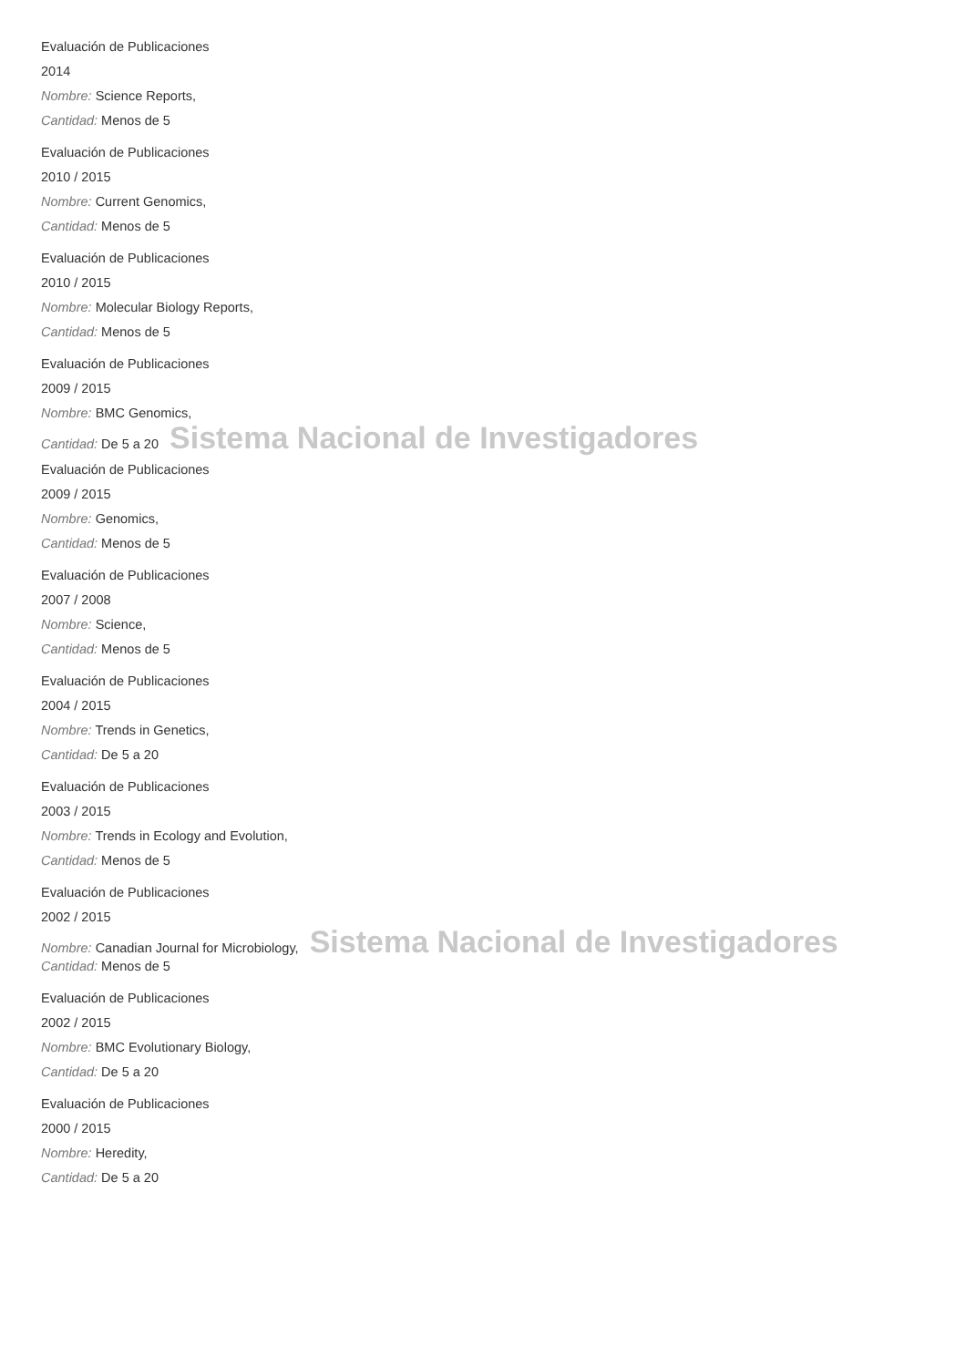Evaluación de Publicaciones
2014
Nombre: Science Reports,
Cantidad: Menos de 5
Evaluación de Publicaciones
2010 / 2015
Nombre: Current Genomics,
Cantidad: Menos de 5
Evaluación de Publicaciones
2010 / 2015
Nombre: Molecular Biology Reports,
Cantidad: Menos de 5
Evaluación de Publicaciones
2009 / 2015
Nombre: BMC Genomics,
Cantidad: De 5 a 20 Sistema Nacional de Investigadores
Evaluación de Publicaciones
2009 / 2015
Nombre: Genomics,
Cantidad: Menos de 5
Evaluación de Publicaciones
2007 / 2008
Nombre: Science,
Cantidad: Menos de 5
Evaluación de Publicaciones
2004 / 2015
Nombre: Trends in Genetics,
Cantidad: De 5 a 20
Evaluación de Publicaciones
2003 / 2015
Nombre: Trends in Ecology and Evolution,
Cantidad: Menos de 5
Evaluación de Publicaciones
2002 / 2015
Nombre: Canadian Journal for Microbiology, Sistema Nacional de Investigadores
Cantidad: Menos de 5
Evaluación de Publicaciones
2002 / 2015
Nombre: BMC Evolutionary Biology,
Cantidad: De 5 a 20
Evaluación de Publicaciones
2000 / 2015
Nombre: Heredity,
Cantidad: De 5 a 20